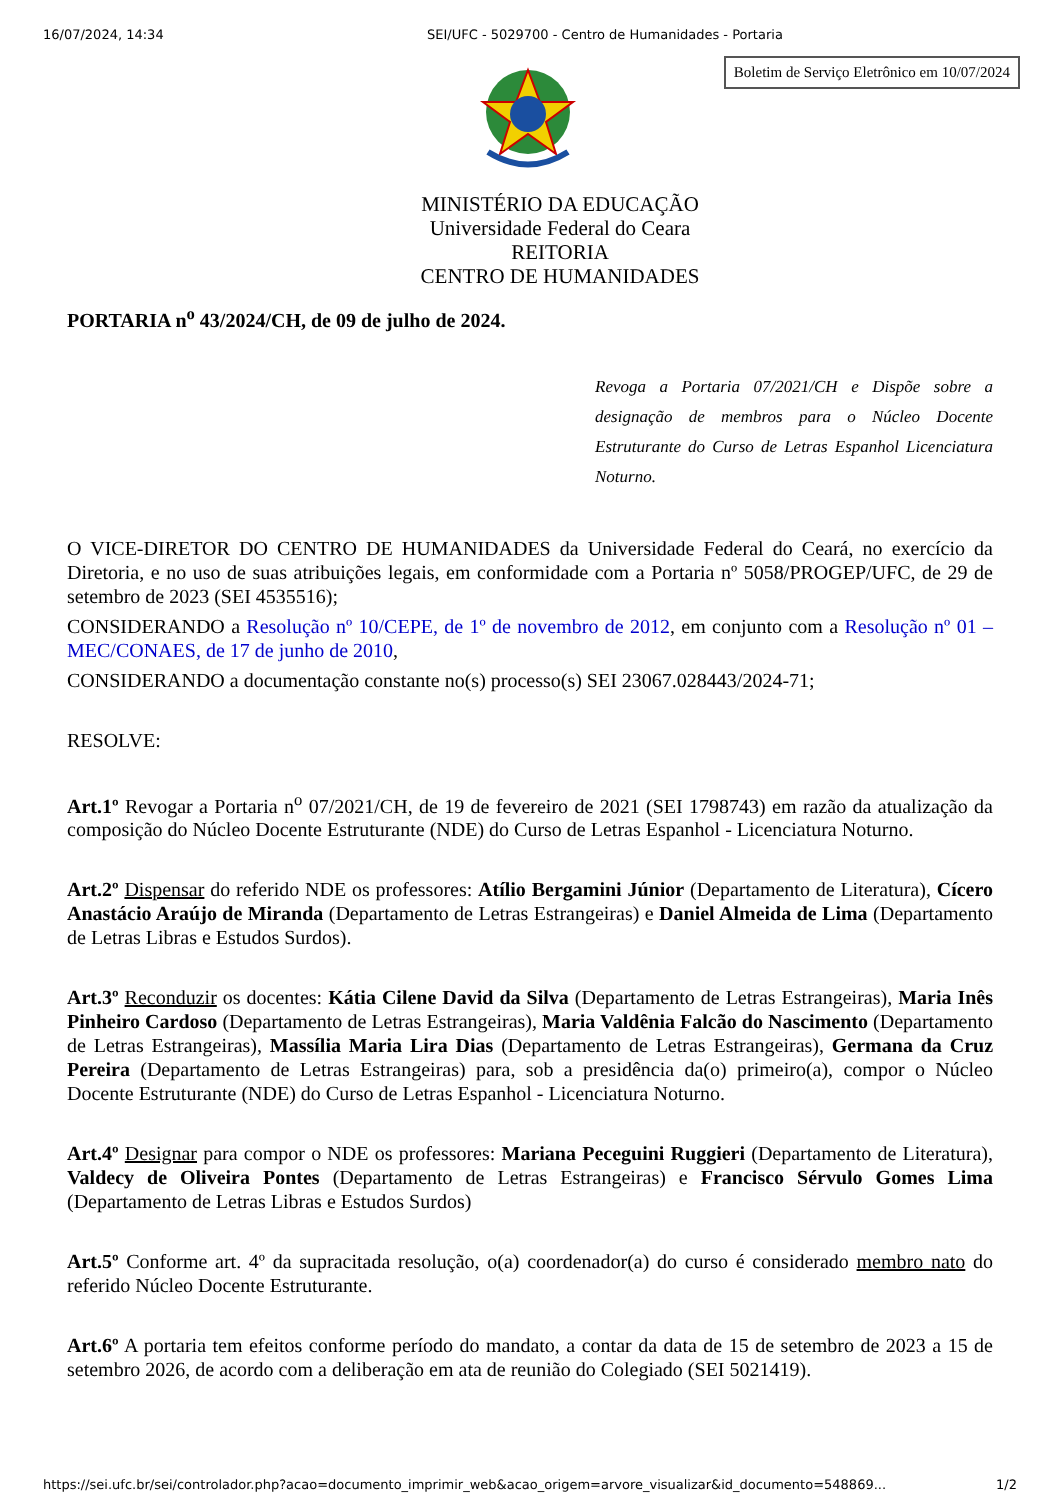16/07/2024, 14:34 SEI/UFC - 5029700 - Centro de Humanidades - Portaria
Boletim de Serviço Eletrônico em 10/07/2024
MINISTÉRIO DA EDUCAÇÃO
Universidade Federal do Ceara
REITORIA
CENTRO DE HUMANIDADES
PORTARIA n<sup>o</sup> 43/2024/CH, de 09 de julho de 2024.
Revoga a Portaria 07/2021/CH e Dispõe sobre a designação de membros para o Núcleo Docente Estruturante do Curso de Letras Espanhol Licenciatura Noturno.
O VICE-DIRETOR DO CENTRO DE HUMANIDADES da Universidade Federal do Ceará, no exercício da Diretoria, e no uso de suas atribuições legais, em conformidade com a Portaria nº 5058/PROGEP/UFC, de 29 de setembro de 2023 (SEI 4535516);
CONSIDERANDO a Resolução nº 10/CEPE, de 1º de novembro de 2012, em conjunto com a Resolução nº 01 – MEC/CONAES, de 17 de junho de 2010,
CONSIDERANDO a documentação constante no(s) processo(s) SEI 23067.028443/2024-71;
RESOLVE:
Art.1º Revogar a Portaria n<sup>o</sup> 07/2021/CH, de 19 de fevereiro de 2021 (SEI 1798743) em razão da atualização da composição do Núcleo Docente Estruturante (NDE) do Curso de Letras Espanhol - Licenciatura Noturno.
Art.2º Dispensar do referido NDE os professores: Atílio Bergamini Júnior (Departamento de Literatura), Cícero Anastácio Araújo de Miranda (Departamento de Letras Estrangeiras) e Daniel Almeida de Lima (Departamento de Letras Libras e Estudos Surdos).
Art.3º Reconduzir os docentes: Kátia Cilene David da Silva (Departamento de Letras Estrangeiras), Maria Inês Pinheiro Cardoso (Departamento de Letras Estrangeiras), Maria Valdênia Falcão do Nascimento (Departamento de Letras Estrangeiras), Massília Maria Lira Dias (Departamento de Letras Estrangeiras), Germana da Cruz Pereira (Departamento de Letras Estrangeiras) para, sob a presidência da(o) primeiro(a), compor o Núcleo Docente Estruturante (NDE) do Curso de Letras Espanhol - Licenciatura Noturno.
Art.4º Designar para compor o NDE os professores: Mariana Peceguini Ruggieri (Departamento de Literatura), Valdecy de Oliveira Pontes (Departamento de Letras Estrangeiras) e Francisco Sérvulo Gomes Lima (Departamento de Letras Libras e Estudos Surdos)
Art.5º Conforme art. 4º da supracitada resolução, o(a) coordenador(a) do curso é considerado membro nato do referido Núcleo Docente Estruturante.
Art.6º A portaria tem efeitos conforme período do mandato, a contar da data de 15 de setembro de 2023 a 15 de setembro 2026, de acordo com a deliberação em ata de reunião do Colegiado (SEI 5021419).
https://sei.ufc.br/sei/controlador.php?acao=documento_imprimir_web&acao_origem=arvore_visualizar&id_documento=548869... 1/2